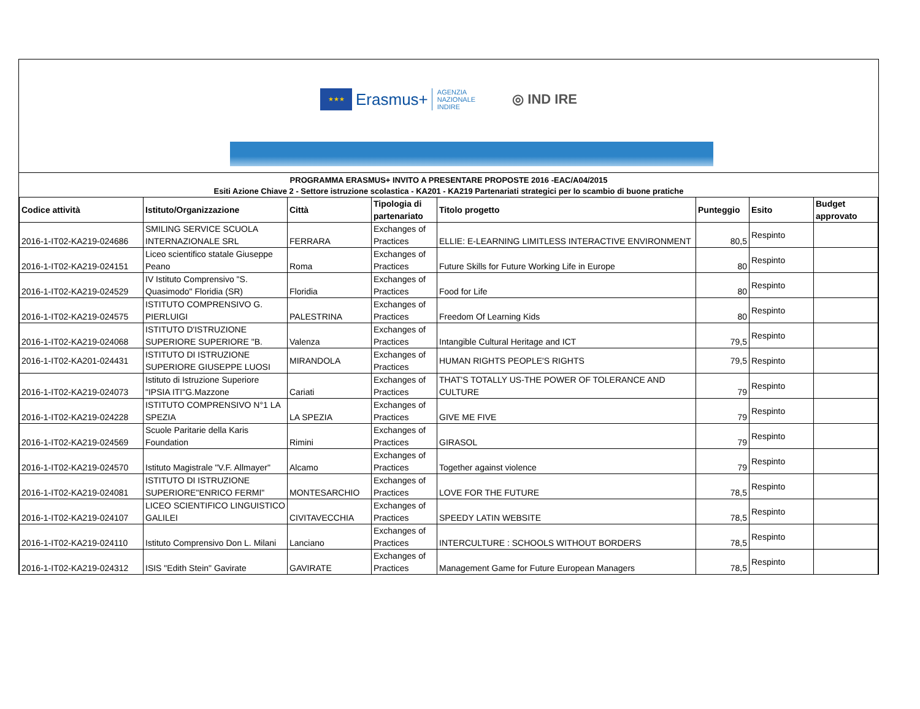★★★
Erasmus+
AGENZIA
NAZIONALE
INDIRE
◎ IND IRE
PROGRAMMA ERASMUS+ INVITO A PRESENTARE PROPOSTE 2016 -EAC/A04/2015
Esiti Azione Chiave 2 - Settore istruzione scolastica - KA201 - KA219 Partenariati strategici per lo scambio di buone pratiche
| Codice attività | Istituto/Organizzazione | Città | Tipologia di partenariato | Titolo progetto | Punteggio | Esito | Budget approvato |
| --- | --- | --- | --- | --- | --- | --- | --- |
| 2016-1-IT02-KA219-024686 | SMILING SERVICE SCUOLA INTERNAZIONALE SRL | FERRARA | Exchanges of Practices | ELLIE: E-LEARNING LIMITLESS INTERACTIVE ENVIRONMENT | 80,5 | Respinto | |
| 2016-1-IT02-KA219-024151 | Liceo scientifico statale Giuseppe Peano | Roma | Exchanges of Practices | Future Skills for Future Working Life in Europe | 80 | Respinto | |
| 2016-1-IT02-KA219-024529 | IV Istituto Comprensivo "S. Quasimodo" Floridia (SR) | Floridia | Exchanges of Practices | Food for Life | 80 | Respinto | |
| 2016-1-IT02-KA219-024575 | ISTITUTO COMPRENSIVO G. PIERLUIGI | PALESTRINA | Exchanges of Practices | Freedom Of Learning Kids | 80 | Respinto | |
| 2016-1-IT02-KA219-024068 | ISTITUTO D'ISTRUZIONE SUPERIORE SUPERIORE "B. | Valenza | Exchanges of Practices | Intangible Cultural Heritage and ICT | 79,5 | Respinto | |
| 2016-1-IT02-KA201-024431 | ISTITUTO DI ISTRUZIONE SUPERIORE GIUSEPPE LUOSI | MIRANDOLA | Exchanges of Practices | HUMAN RIGHTS PEOPLE'S RIGHTS | 79,5 | Respinto | |
| 2016-1-IT02-KA219-024073 | Istituto di Istruzione Superiore "IPSIA ITI"G.Mazzone | Cariati | Exchanges of Practices | THAT'S TOTALLY US-THE POWER OF TOLERANCE AND CULTURE | 79 | Respinto | |
| 2016-1-IT02-KA219-024228 | ISTITUTO COMPRENSIVO N°1 LA SPEZIA | LA SPEZIA | Exchanges of Practices | GIVE ME FIVE | 79 | Respinto | |
| 2016-1-IT02-KA219-024569 | Scuole Paritarie della Karis Foundation | Rimini | Exchanges of Practices | GIRASOL | 79 | Respinto | |
| 2016-1-IT02-KA219-024570 | Istituto Magistrale "V.F. Allmayer" | Alcamo | Exchanges of Practices | Together against violence | 79 | Respinto | |
| 2016-1-IT02-KA219-024081 | ISTITUTO DI ISTRUZIONE SUPERIORE"ENRICO FERMI" | MONTESARCHIO | Exchanges of Practices | LOVE FOR THE FUTURE | 78,5 | Respinto | |
| 2016-1-IT02-KA219-024107 | LICEO SCIENTIFICO LINGUISTICO GALILEI | CIVITAVECCHIA | Exchanges of Practices | SPEEDY LATIN WEBSITE | 78,5 | Respinto | |
| 2016-1-IT02-KA219-024110 | Istituto Comprensivo Don L. Milani | Lanciano | Exchanges of Practices | INTERCULTURE : SCHOOLS WITHOUT BORDERS | 78,5 | Respinto | |
| 2016-1-IT02-KA219-024312 | ISIS "Edith Stein" Gavirate | GAVIRATE | Exchanges of Practices | Management Game for Future European Managers | 78,5 | Respinto | |